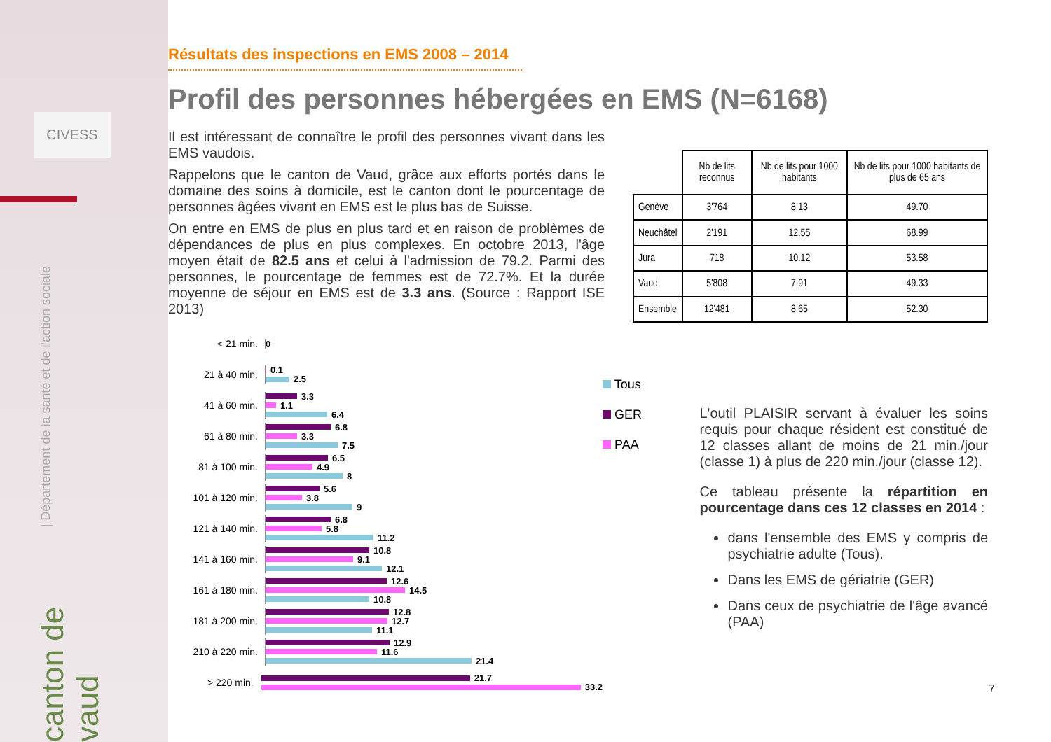CIVESS
| Département de la santé et de l'action sociale
canton de vaud
Résultats des inspections en EMS 2008 – 2014
Profil des personnes hébergées en EMS (N=6168)
Il est intéressant de connaître le profil des personnes vivant dans les EMS vaudois.
Rappelons que le canton de Vaud, grâce aux efforts portés dans le domaine des soins à domicile, est le canton dont le pourcentage de personnes âgées vivant en EMS est le plus bas de Suisse.
On entre en EMS de plus en plus tard et en raison de problèmes de dépendances de plus en plus complexes. En octobre 2013, l'âge moyen était de 82.5 ans et celui à l'admission de 79.2. Parmi des personnes, le pourcentage de femmes est de 72.7%. Et la durée moyenne de séjour en EMS est de 3.3 ans. (Source : Rapport ISE 2013)
| | Nb de lits reconnus | Nb de lits pour 1000 habitants | Nb de lits pour 1000 habitants de plus de 65 ans |
| --- | --- | --- | --- |
| Genève | 3'764 | 8.13 | 49.70 |
| Neuchâtel | 2'191 | 12.55 | 68.99 |
| Jura | 718 | 10.12 | 53.58 |
| Vaud | 5'808 | 7.91 | 49.33 |
| Ensemble | 12'481 | 8.65 | 52.30 |
< 21 min.
0
21 à 40 min.
0.1
2.5
41 à 60 min.
3.3
1.1
6.4
61 à 80 min.
6.8
3.3
7.5
81 à 100 min.
6.5
4.9
8
101 à 120 min.
5.6
3.8
9
121 à 140 min.
6.8
5.8
11.2
141 à 160 min.
10.8
9.1
12.1
161 à 180 min.
12.6
14.5
10.8
181 à 200 min.
12.8
12.7
11.1
210 à 220 min.
12.9
11.6
21.4
> 220 min.
21.7
33.2
Tous
GER
PAA
L'outil PLAISIR servant à évaluer les soins requis pour chaque résident est constitué de 12 classes allant de moins de 21 min./jour (classe 1) à plus de 220 min./jour (classe 12).
Ce tableau présente la répartition en pourcentage dans ces 12 classes en 2014 :
dans l'ensemble des EMS y compris de psychiatrie adulte (Tous).
Dans les EMS de gériatrie (GER)
Dans ceux de psychiatrie de l'âge avancé (PAA)
7